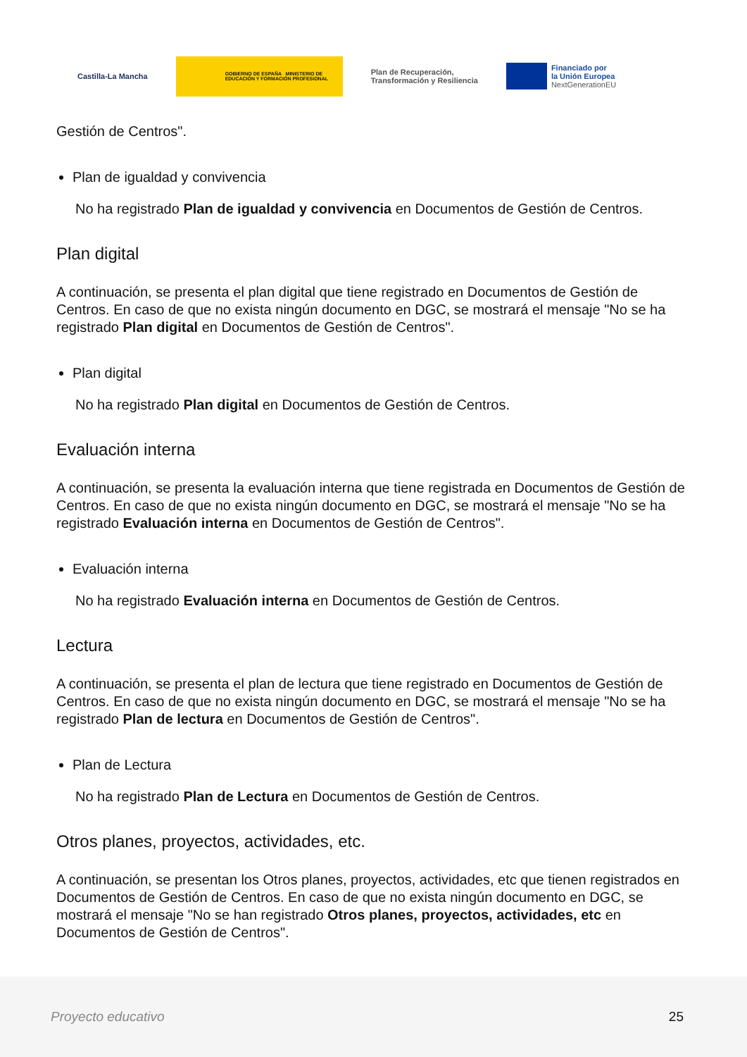Castilla-La Mancha
GOBIERNO DE ESPAÑA MINISTERIO DE EDUCACIÓN Y FORMACIÓN PROFESIONAL
Plan de Recuperación,
Transformación y Resiliencia
Financiado por
la Unión Europea
NextGenerationEU
Gestión de Centros".
Plan de igualdad y convivencia
No ha registrado Plan de igualdad y convivencia en Documentos de Gestión de Centros.
Plan digital
A continuación, se presenta el plan digital que tiene registrado en Documentos de Gestión de Centros. En caso de que no exista ningún documento en DGC, se mostrará el mensaje "No se ha registrado Plan digital en Documentos de Gestión de Centros".
Plan digital
No ha registrado Plan digital en Documentos de Gestión de Centros.
Evaluación interna
A continuación, se presenta la evaluación interna que tiene registrada en Documentos de Gestión de Centros. En caso de que no exista ningún documento en DGC, se mostrará el mensaje "No se ha registrado Evaluación interna en Documentos de Gestión de Centros".
Evaluación interna
No ha registrado Evaluación interna en Documentos de Gestión de Centros.
Lectura
A continuación, se presenta el plan de lectura que tiene registrado en Documentos de Gestión de Centros. En caso de que no exista ningún documento en DGC, se mostrará el mensaje "No se ha registrado Plan de lectura en Documentos de Gestión de Centros".
Plan de Lectura
No ha registrado Plan de Lectura en Documentos de Gestión de Centros.
Otros planes, proyectos, actividades, etc.
A continuación, se presentan los Otros planes, proyectos, actividades, etc que tienen registrados en Documentos de Gestión de Centros. En caso de que no exista ningún documento en DGC, se mostrará el mensaje "No se han registrado Otros planes, proyectos, actividades, etc en Documentos de Gestión de Centros".
Proyecto educativo 25